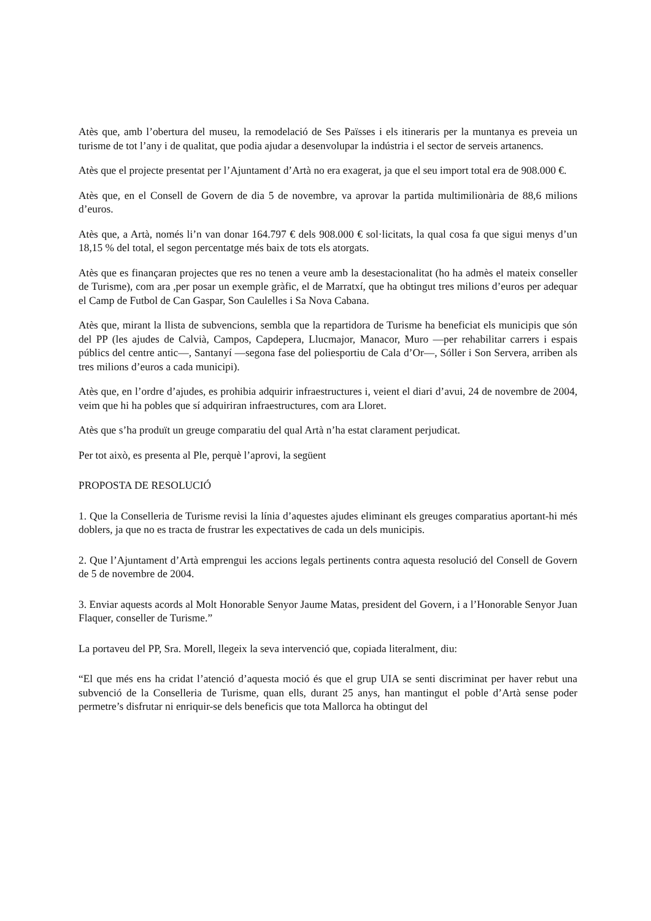Atès que, amb l’obertura del museu, la remodelació de Ses Païsses i els itineraris per la muntanya es preveia un turisme de tot l’any i de qualitat, que podia ajudar a desenvolupar la indústria i el sector de serveis artanencs.
Atès que el projecte presentat per l’Ajuntament d’Artà no era exagerat, ja que el seu import total era de 908.000 €.
Atès que, en el Consell de Govern de dia 5 de novembre, va aprovar la partida multimilionària de 88,6 milions d’euros.
Atès que, a Artà, només li’n van donar 164.797 € dels 908.000 € sol·licitats, la qual cosa fa que sigui menys d’un 18,15 % del total, el segon percentatge més baix de tots els atorgats.
Atès que es finançaran projectes que res no tenen a veure amb la desestacionalitat (ho ha admès el mateix conseller de Turisme), com ara ,per posar un exemple gràfic, el de Marratxí, que ha obtingut tres milions d’euros per adequar el Camp de Futbol de Can Gaspar, Son Caulelles i Sa Nova Cabana.
Atès que, mirant la llista de subvencions, sembla que la repartidora de Turisme ha beneficiat els municipis que són del PP (les ajudes de Calvià, Campos, Capdepera, Llucmajor, Manacor, Muro —per rehabilitar carrers i espais públics del centre antic—, Santanyí —segona fase del poliesportiu de Cala d’Or—, Sóller i Son Servera, arriben als tres milions d’euros a cada municipi).
Atès que, en l’ordre d’ajudes, es prohibia adquirir infraestructures i, veient el diari d’avui, 24 de novembre de 2004, veim que hi ha pobles que sí adquiriran infraestructures, com ara Lloret.
Atès que s’ha produït un greuge comparatiu del qual Artà n’ha estat clarament perjudicat.
Per tot això, es presenta al Ple, perquè l’aprovi, la següent
PROPOSTA DE RESOLUCIÓ
1. Que la Conselleria de Turisme revisi la línia d’aquestes ajudes eliminant els greuges comparatius aportant-hi més doblers, ja que no es tracta de frustrar les expectatives de cada un dels municipis.
2. Que l’Ajuntament d’Artà emprengui les accions legals pertinents contra aquesta resolució del Consell de Govern de 5 de novembre de 2004.
3. Enviar aquests acords al Molt Honorable Senyor Jaume Matas, president del Govern, i a l’Honorable Senyor Juan Flaquer, conseller de Turisme.”
La portaveu del PP, Sra. Morell, llegeix la seva intervenció que, copiada literalment, diu:
“El que més ens ha cridat l’atenció d’aquesta moció és que el grup UIA se senti discriminat per haver rebut una subvenció de la Conselleria de Turisme, quan ells, durant 25 anys, han mantingut el poble d’Artà sense poder permetre’s disfrutar ni enriquir-se dels beneficis que tota Mallorca ha obtingut del